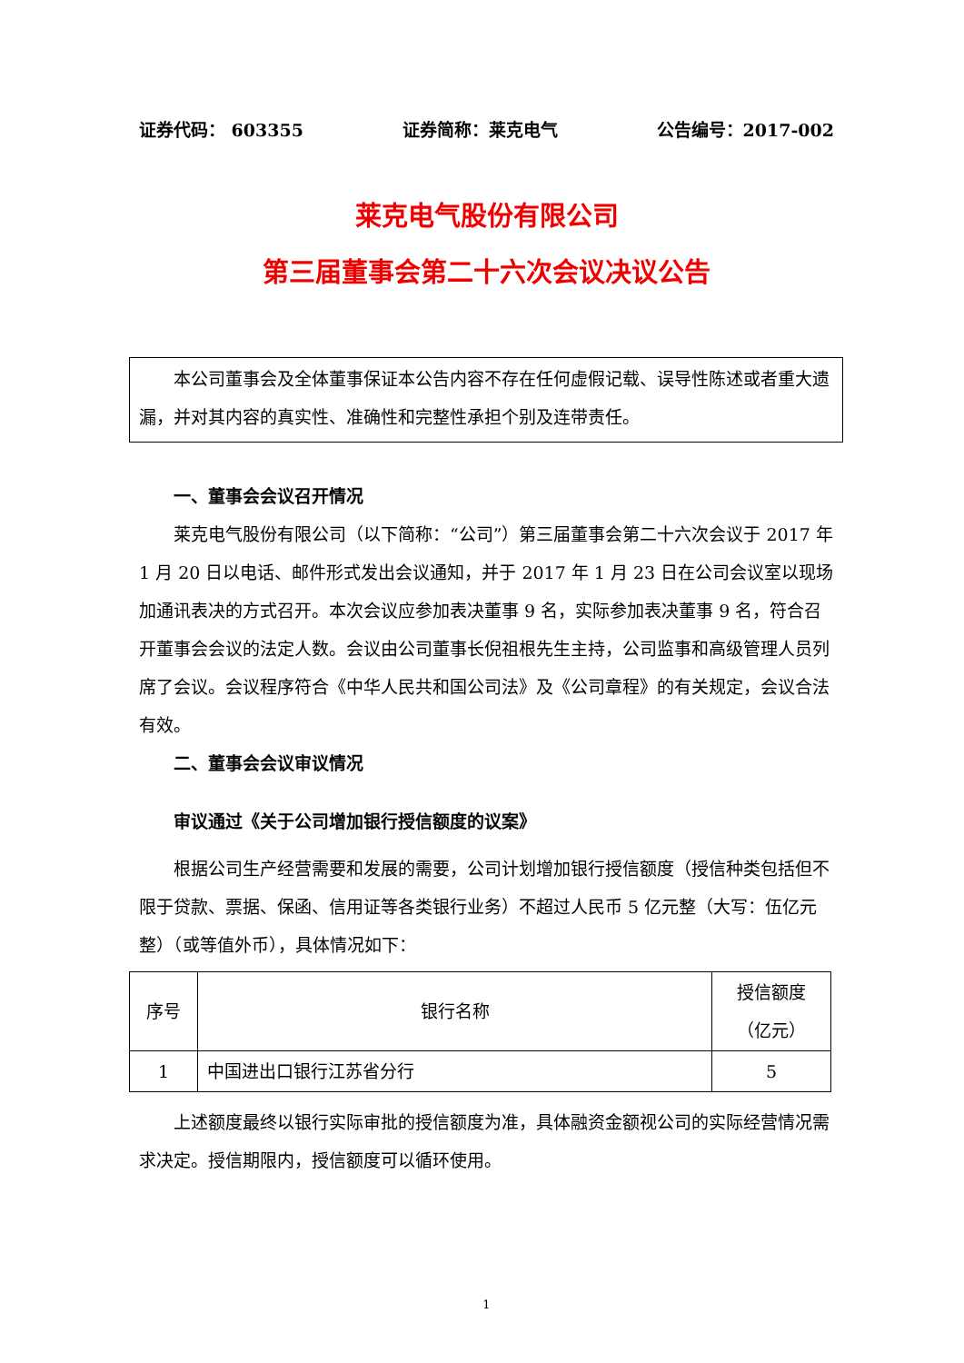证券代码： 603355 证券简称：莱克电气 公告编号：2017-002
莱克电气股份有限公司
第三届董事会第二十六次会议决议公告
本公司董事会及全体董事保证本公告内容不存在任何虚假记载、误导性陈述或者重大遗漏，并对其内容的真实性、准确性和完整性承担个别及连带责任。
一、董事会会议召开情况
莱克电气股份有限公司（以下简称：“公司”）第三届董事会第二十六次会议于 2017 年 1 月 20 日以电话、邮件形式发出会议通知，并于 2017 年 1 月 23 日在公司会议室以现场加通讯表决的方式召开。本次会议应参加表决董事 9 名，实际参加表决董事 9 名，符合召开董事会会议的法定人数。会议由公司董事长倪祖根先生主持，公司监事和高级管理人员列席了会议。会议程序符合《中华人民共和国公司法》及《公司章程》的有关规定，会议合法有效。
二、董事会会议审议情况
审议通过《关于公司增加银行授信额度的议案》
根据公司生产经营需要和发展的需要，公司计划增加银行授信额度（授信种类包括但不限于贷款、票据、保函、信用证等各类银行业务）不超过人民币 5 亿元整（大写：伍亿元整）（或等值外币），具体情况如下：
| 序号 | 银行名称 | 授信额度 （亿元） |
| 1 | 中国进出口银行江苏省分行 | 5 |
上述额度最终以银行实际审批的授信额度为准，具体融资金额视公司的实际经营情况需求决定。授信期限内，授信额度可以循环使用。
1